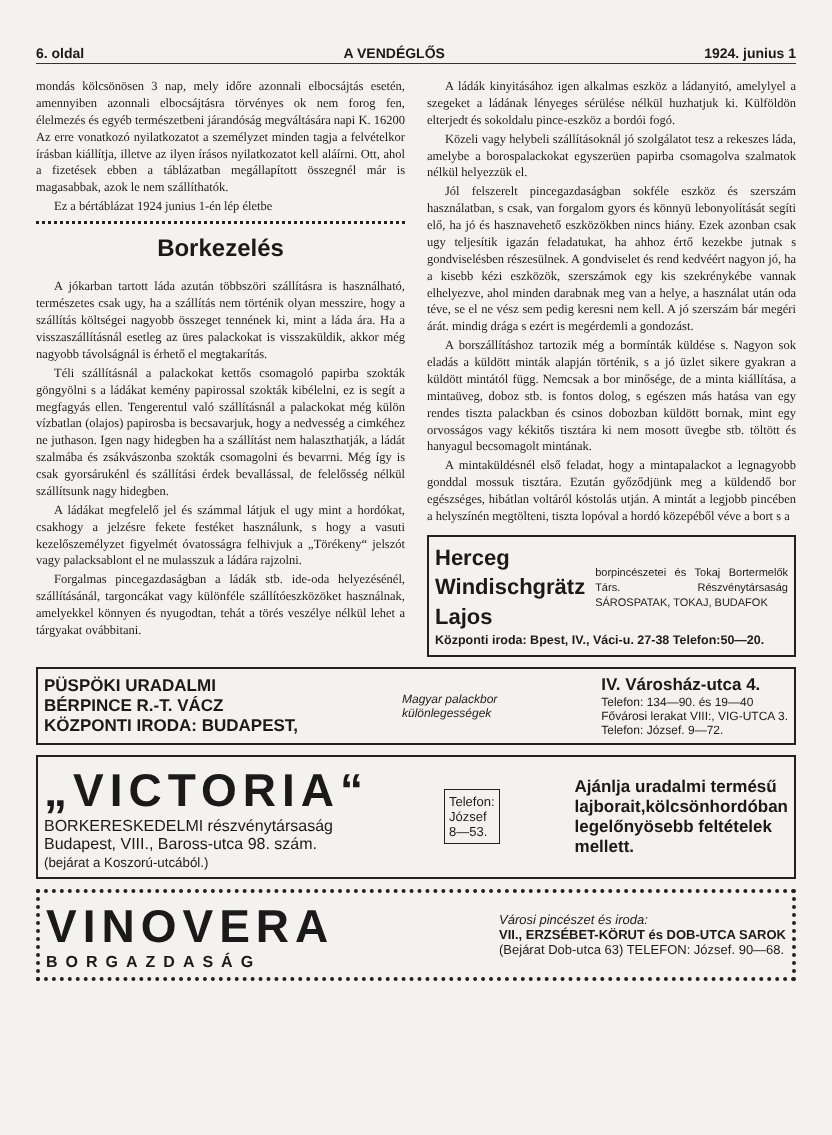6. oldal A VENDÉGLŐS 1924. junius 1
mondás kölcsönösen 3 nap, mely időre azonnali elbocsájtás esetén, amennyiben azonnali elbocsájtásra törvényes ok nem forog fen, élelmezés és egyéb természetbeni járandóság megváltására napi K. 16200 Az erre vonatkozó nyilatkozatot a személyzet minden tagja a felvételkor írásban kiállítja, illetve az ilyen írásos nyilatkozatot kell aláírni. Ott, ahol a fizetések ebben a táblázatban megállapított összegnél már is magasabbak, azok le nem szállíthatók.
Ez a bértáblázat 1924 junius 1-én lép életbe
Borkezelés
A jókarban tartott láda azután többszöri szállításra is használható, természetes csak ugy, ha a szállítás nem történik olyan messzire, hogy a szállítás költségei nagyobb összeget tennének ki, mint a láda ára. Ha a visszaszállításnál esetleg az üres palackokat is visszaküldik, akkor még nagyobb távolságnál is érhető el megtakarítás.
Téli szállításnál a palackokat kettős csomagoló papirba szokták göngyölni s a ládákat kemény papirossal szokták kibélelni, ez is segít a megfagyás ellen. Tengerentul való szállításnál a palackokat még külön vízbatlan (olajos) papirosba is becsavarjuk, hogy a nedvesség a cimkéhez ne juthason. Igen nagy hidegben ha a szállítást nem halaszthatják, a ládát szalmába és zsákvászonba szokták csomagolni és bevarrni. Még így is csak gyorsárukénl és szállítási érdek bevallással, de felelősség nélkül szállítsunk nagy hidegben.
A ládákat megfelelő jel és számmal látjuk el ugy mint a hordókat, csakhogy a jelzésre fekete festéket használunk, s hogy a vasuti kezelőszemélyzet figyelmét óvatosságra felhivjuk a „Törékeny“ jelszót vagy palacksablont el ne mulasszuk a ládára rajzolni.
Forgalmas pincegazdaságban a ládák stb. ide-oda helyezésénél, szállításánál, targoncákat vagy különféle szállítóeszközöket használnak, amelyekkel könnyen és nyugodtan, tehát a törés veszélye nélkül lehet a tárgyakat ovábbitani.
A ládák kinyitásához igen alkalmas eszköz a ládanyitó, amelylyel a szegeket a ládának lényeges sérülése nélkül huzhatjuk ki. Külföldön elterjedt és sokoldalu pince-eszköz a bordói fogó.
Közeli vagy helybeli szállításoknál jó szolgálatot tesz a rekeszes láda, amelybe a borospalackokat egyszerüen papirba csomagolva szalmatok nélkül helyezzük el.
Jól felszerelt pincegazdaságban sokféle eszköz és szerszám használatban, s csak, van forgalom gyors és könnyü lebonyolítását segíti elő, ha jó és hasznavehető eszközökben nincs hiány. Ezek azonban csak ugy teljesítik igazán feladatukat, ha ahhoz értő kezekbe jutnak s gondviselésben részesülnek. A gondviselet és rend kedvéért nagyon jó, ha a kisebb kézi eszközök, szerszámok egy kis szekrénykébe vannak elhelyezve, ahol minden darabnak meg van a helye, a használat után oda téve, se el ne vész sem pedig keresni nem kell. A jó szerszám bár megéri árát. mindig drága s ezért is megérdemli a gondozást.
A borszállításhoz tartozik még a bormínták küldése s. Nagyon sok eladás a küldött minták alapján történik, s a jó üzlet sikere gyakran a küldött mintától függ. Nemcsak a bor minősége, de a minta kiállítása, a mintaüveg, doboz stb. is fontos dolog, s egészen más hatása van egy rendes tiszta palackban és csinos dobozban küldött bornak, mint egy orvosságos vagy kékitős tisztára ki nem mosott üvegbe stb. töltött és hanyagul becsomagolt mintának.
A mintaküldésnél első feladat, hogy a mintapalackot a legnagyobb gonddal mossuk tisztára. Ezután győződjünk meg a küldendő bor egészséges, hibátlan voltáról kóstolás utján. A mintát a legjobb pincében a helyszínén megtölteni, tiszta lopóval a hordó közepéből véve a bort s a
Herceg Windischgrätz Lajos borpincészetei és Tokaj Bortermelők Társ. Részvénytársaság SÁROSPATAK, TOKAJ, BUDAFOK
Központi iroda: Bpest, IV., Váci-u. 27-38 Telefon:50—20.
PÜSPÖKI URADALMI
BÉRPINCE R.-T. VÁCZ
KÖZPONTI IRODA: BUDAPEST,
Magyar palackbor
különlegességek
IV. Városház-utca 4.
Telefon: 134—90. és 19—40
Fővárosi lerakat VIII:, VIG-UTCA 3.
Telefon: József. 9—72.
„VICTORIA“
BORKERESKEDELMI részvénytársaság
Budapest, VIII., Baross-utca 98. szám.
(bejárat a Koszorú-utcából.)
Telefon:
József
8—53.
Ajánlja uradalmi termésű
lajborait,kölcsönhordóban
legelőnyösebb feltételek
mellett.
VINOVERA
BORGAZDASÁG
Városi pincészet és iroda:
VII., ERZSÉBET-KÖRUT és DOB-UTCA SAROK
(Bejárat Dob-utca 63) TELEFON: József. 90—68.